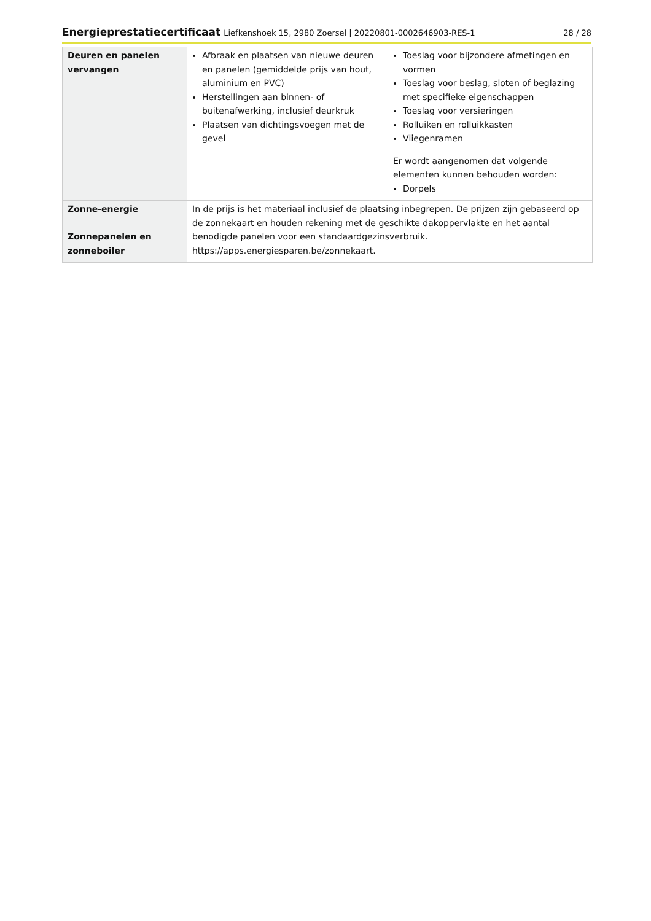Energieprestatiecertificaat Liefkenshoek 15, 2980 Zoersel | 20220801-0002646903-RES-1
28 / 28
| Deuren en panelen vervangen | Afbraak en plaatsen van nieuwe deuren en panelen (gemiddelde prijs van hout, aluminium en PVC) Herstellingen aan binnen- of buitenafwerking, inclusief deurkruk Plaatsen van dichtingsvoegen met de gevel | Toeslag voor bijzondere afmetingen en vormen Toeslag voor beslag, sloten of beglazing met specifieke eigenschappen Toeslag voor versieringen Rolluiken en rolluikkasten Vliegenramen Er wordt aangenomen dat volgende elementen kunnen behouden worden: Dorpels |
| Zonne-energie Zonnepanelen en zonneboiler | In de prijs is het materiaal inclusief de plaatsing inbegrepen. De prijzen zijn gebaseerd op de zonnekaart en houden rekening met de geschikte dakoppervlakte en het aantal benodigde panelen voor een standaardgezinsverbruik. https://apps.energiesparen.be/zonnekaart. | |